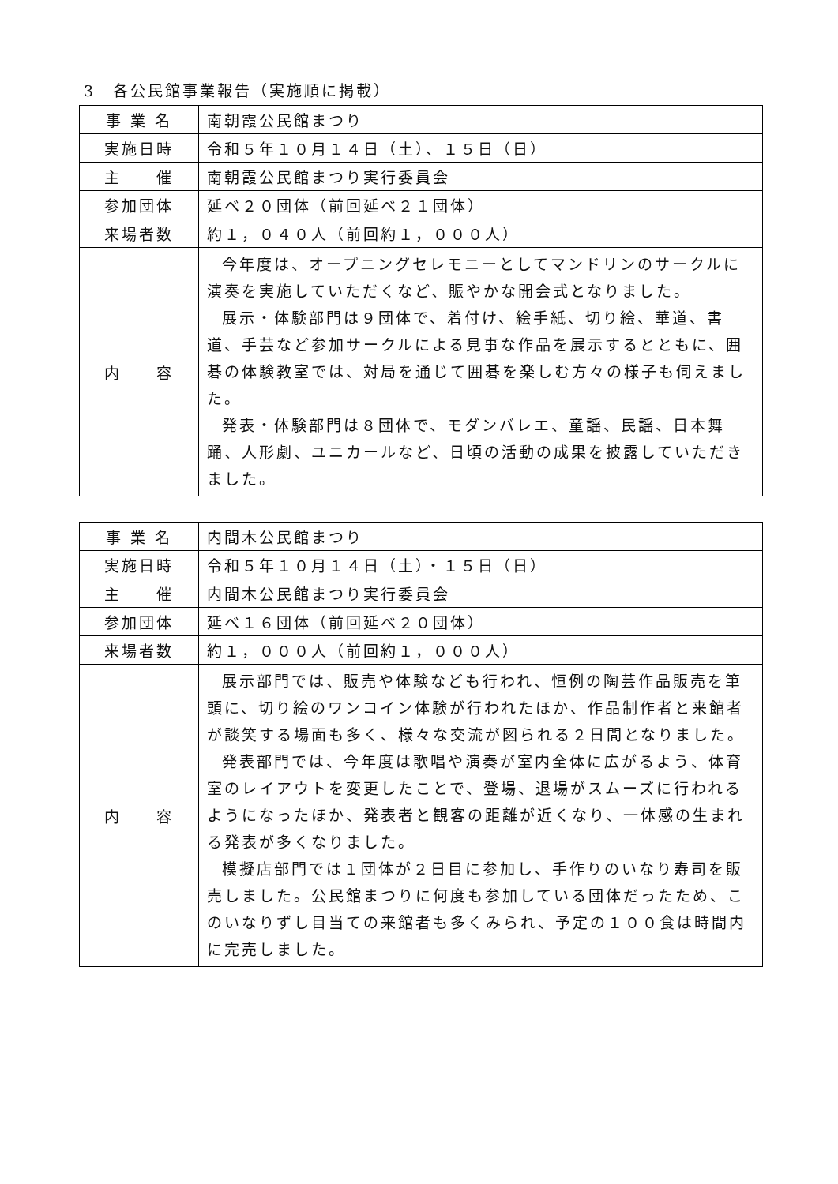3　各公民館事業報告（実施順に掲載）
| 事 業 名 | 南朝霞公民館まつり |
| 実施日時 | 令和５年１０月１４日（土）、１５日（日） |
| 主 催 | 南朝霞公民館まつり実行委員会 |
| 参加団体 | 延べ２０団体（前回延べ２１団体） |
| 来場者数 | 約１，０４０人（前回約１，０００人） |
| 内 容 | 今年度は、オープニングセレモニーとしてマンドリンのサークルに演奏を実施していただくなど、賑やかな開会式となりました。 展示・体験部門は９団体で、着付け、絵手紙、切り絵、華道、書道、手芸など参加サークルによる見事な作品を展示するとともに、囲碁の体験教室では、対局を通じて囲碁を楽しむ方々の様子も伺えました。 発表・体験部門は８団体で、モダンバレエ、童謡、民謡、日本舞踊、人形劇、ユニカールなど、日頃の活動の成果を披露していただきました。 |
| 事 業 名 | 内間木公民館まつり |
| 実施日時 | 令和５年１０月１４日（土）・１５日（日） |
| 主 催 | 内間木公民館まつり実行委員会 |
| 参加団体 | 延べ１６団体（前回延べ２０団体） |
| 来場者数 | 約１，０００人（前回約１，０００人） |
| 内 容 | 展示部門では、販売や体験なども行われ、恒例の陶芸作品販売を筆頭に、切り絵のワンコイン体験が行われたほか、作品制作者と来館者が談笑する場面も多く、様々な交流が図られる２日間となりました。 発表部門では、今年度は歌唱や演奏が室内全体に広がるよう、体育室のレイアウトを変更したことで、登場、退場がスムーズに行われるようになったほか、発表者と観客の距離が近くなり、一体感の生まれる発表が多くなりました。 模擬店部門では１団体が２日目に参加し、手作りのいなり寿司を販売しました。公民館まつりに何度も参加している団体だったため、このいなりずし目当ての来館者も多くみられ、予定の１００食は時間内に完売しました。 |